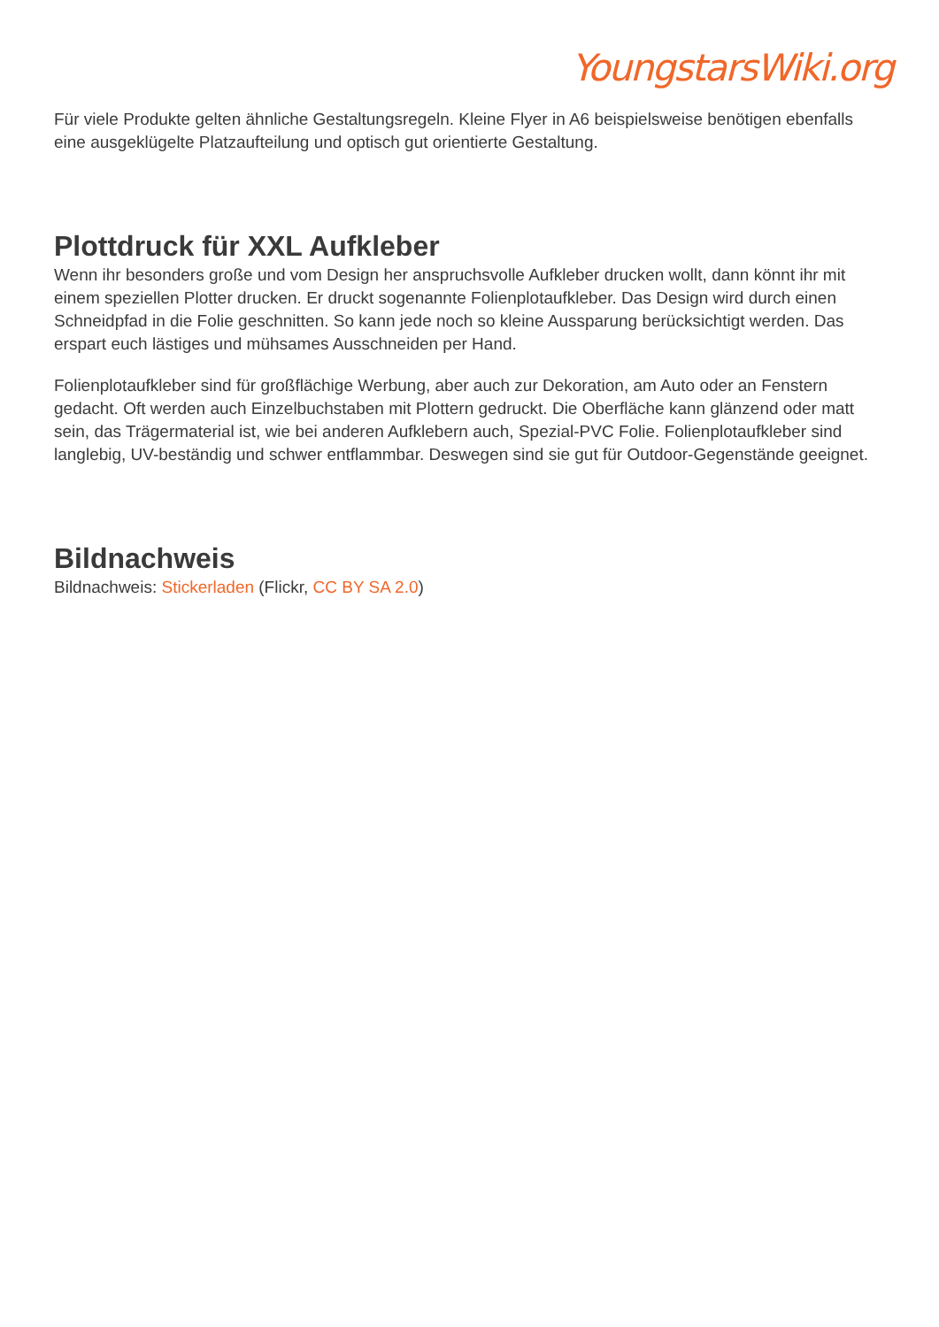YoungstarsWiki.org
Für viele Produkte gelten ähnliche Gestaltungsregeln. Kleine Flyer in A6 beispielsweise benötigen ebenfalls eine ausgeklügelte Platzaufteilung und optisch gut orientierte Gestaltung.
Plottdruck für XXL Aufkleber
Wenn ihr besonders große und vom Design her anspruchsvolle Aufkleber drucken wollt, dann könnt ihr mit einem speziellen Plotter drucken. Er druckt sogenannte Folienplotaufkleber. Das Design wird durch einen Schneidpfad in die Folie geschnitten. So kann jede noch so kleine Aussparung berücksichtigt werden. Das erspart euch lästiges und mühsames Ausschneiden per Hand.
Folienplotaufkleber sind für großflächige Werbung, aber auch zur Dekoration, am Auto oder an Fenstern gedacht. Oft werden auch Einzelbuchstaben mit Plottern gedruckt. Die Oberfläche kann glänzend oder matt sein, das Trägermaterial ist, wie bei anderen Aufklebern auch, Spezial-PVC Folie. Folienplotaufkleber sind langlebig, UV-beständig und schwer entflammbar. Deswegen sind sie gut für Outdoor-Gegenstände geeignet.
Bildnachweis
Bildnachweis: Stickerladen (Flickr, CC BY SA 2.0)